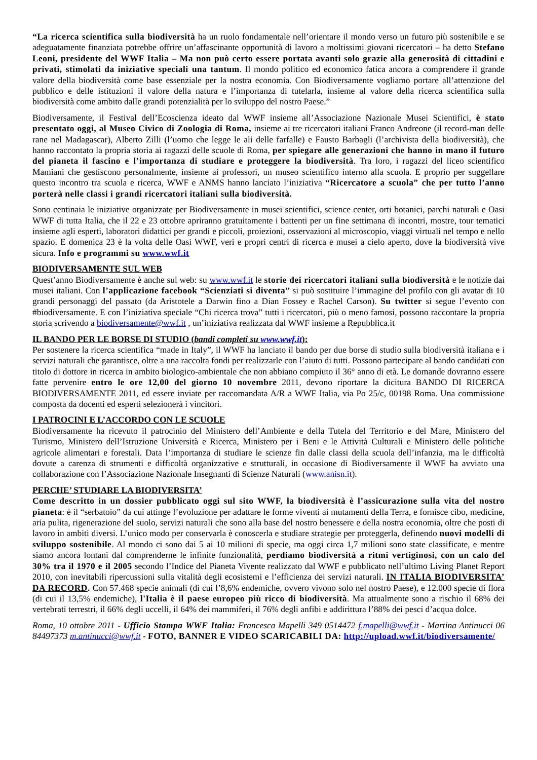“La ricerca scientifica sulla biodiversità ha un ruolo fondamentale nell’orientare il mondo verso un futuro più sostenibile e se adeguatamente finanziata potrebbe offrire un’affascinante opportunità di lavoro a moltissimi giovani ricercatori – ha detto Stefano Leoni, presidente del WWF Italia – Ma non può certo essere portata avanti solo grazie alla generosità di cittadini e privati, stimolati da iniziative speciali una tantum. Il mondo politico ed economico fatica ancora a comprendere il grande valore della biodiversità come base essenziale per la nostra economia. Con Biodiversamente vogliamo portare all’attenzione del pubblico e delle istituzioni il valore della natura e l’importanza di tutelarla, insieme al valore della ricerca scientifica sulla biodiversità come ambito dalle grandi potenzialità per lo sviluppo del nostro Paese.”
Biodiversamente, il Festival dell’Ecoscienza ideato dal WWF insieme all’Associazione Nazionale Musei Scientifici, è stato presentato oggi, al Museo Civico di Zoologia di Roma, insieme ai tre ricercatori italiani Franco Andreone (il record-man delle rane nel Madagascar), Alberto Zilli (l’uomo che legge le ali delle farfalle) e Fausto Barbagli (l’archivista della biodiversità), che hanno raccontato la propria storia ai ragazzi delle scuole di Roma, per spiegare alle generazioni che hanno in mano il futuro del pianeta il fascino e l’importanza di studiare e proteggere la biodiversità. Tra loro, i ragazzi del liceo scientifico Mamiani che gestiscono personalmente, insieme ai professori, un museo scientifico interno alla scuola. E proprio per suggellare questo incontro tra scuola e ricerca, WWF e ANMS hanno lanciato l’iniziativa “Ricercatore a scuola” che per tutto l’anno porterà nelle classi i grandi ricercatori italiani sulla biodiversità.
Sono centinaia le iniziative organizzate per Biodiversamente in musei scientifici, science center, orti botanici, parchi naturali e Oasi WWF di tutta Italia, che il 22 e 23 ottobre apriranno gratuitamente i battenti per un fine settimana di incontri, mostre, tour tematici insieme agli esperti, laboratori didattici per grandi e piccoli, proiezioni, osservazioni al microscopio, viaggi virtuali nel tempo e nello spazio. E domenica 23 è la volta delle Oasi WWF, veri e propri centri di ricerca e musei a cielo aperto, dove la biodiversità vive sicura. Info e programmi su www.wwf.it
BIODIVERSAMENTE SUL WEB
Quest’anno Biodiversamente è anche sul web: su www.wwf.it le storie dei ricercatori italiani sulla biodiversità e le notizie dai musei italiani. Con l’applicazione facebook “Scienziati si diventa” si può sostituire l’immagine del profilo con gli avatar di 10 grandi personaggi del passato (da Aristotele a Darwin fino a Dian Fossey e Rachel Carson). Su twitter si segue l’evento con #biodiversamente. E con l’iniziativa speciale “Chi ricerca trova” tutti i ricercatori, più o meno famosi, possono raccontare la propria storia scrivendo a biodiversamente@wwf.it , un’iniziativa realizzata dal WWF insieme a Repubblica.it
IL BANDO PER LE BORSE DI STUDIO (bandi completi su www.wwf.it):
Per sostenere la ricerca scientifica “made in Italy”, il WWF ha lanciato il bando per due borse di studio sulla biodiversità italiana e i servizi naturali che garantisce, oltre a una raccolta fondi per realizzarle con l’aiuto di tutti. Possono partecipare al bando candidati con titolo di dottore in ricerca in ambito biologico-ambientale che non abbiano compiuto il 36° anno di età. Le domande dovranno essere fatte pervenire entro le ore 12,00 del giorno 10 novembre 2011, devono riportare la dicitura BANDO DI RICERCA BIODIVERSAMENTE 2011, ed essere inviate per raccomandata A/R a WWF Italia, via Po 25/c, 00198 Roma. Una commissione composta da docenti ed esperti selezionerà i vincitori.
I PATROCINI E L’ACCORDO CON LE SCUOLE
Biodiversamente ha ricevuto il patrocinio del Ministero dell’Ambiente e della Tutela del Territorio e del Mare, Ministero del Turismo, Ministero dell’Istruzione Università e Ricerca, Ministero per i Beni e le Attività Culturali e Ministero delle politiche agricole alimentari e forestali. Data l’importanza di studiare le scienze fin dalle classi della scuola dell’infanzia, ma le difficoltà dovute a carenza di strumenti e difficoltà organizzative e strutturali, in occasione di Biodiversamente il WWF ha avviato una collaborazione con l’Associazione Nazionale Insegnanti di Scienze Naturali (www.anisn.it).
PERCHE’ STUDIARE LA BIODIVERSITA’
Come descritto in un dossier pubblicato oggi sul sito WWF, la biodiversità è l’assicurazione sulla vita del nostro pianeta: è il “serbatoio” da cui attinge l’evoluzione per adattare le forme viventi ai mutamenti della Terra, e fornisce cibo, medicine, aria pulita, rigenerazione del suolo, servizi naturali che sono alla base del nostro benessere e della nostra economia, oltre che posti di lavoro in ambiti diversi. L’unico modo per conservarla è conoscerla e studiare strategie per proteggerla, definendo nuovi modelli di sviluppo sostenibile. Al mondo ci sono dai 5 ai 10 milioni di specie, ma oggi circa 1,7 milioni sono state classificate, e mentre siamo ancora lontani dal comprenderne le infinite funzionalità, perdiamo biodiversità a ritmi vertiginosi, con un calo del 30% tra il 1970 e il 2005 secondo l’Indice del Pianeta Vivente realizzato dal WWF e pubblicato nell’ultimo Living Planet Report 2010, con inevitabili ripercussioni sulla vitalità degli ecosistemi e l’efficienza dei servizi naturali. IN ITALIA BIODIVERSITA’ DA RECORD. Con 57.468 specie animali (di cui l’8,6% endemiche, ovvero vivono solo nel nostro Paese), e 12.000 specie di flora (di cui il 13,5% endemiche), l'Italia è il paese europeo più ricco di biodiversità. Ma attualmente sono a rischio il 68% dei vertebrati terrestri, il 66% degli uccelli, il 64% dei mammiferi, il 76% degli anfibi e addirittura l’88% dei pesci d’acqua dolce.
Roma, 10 ottobre 2011 - Ufficio Stampa WWF Italia: Francesca Mapelli 349 0514472 f.mapelli@wwf.it - Martina Antinucci 06 84497373 m.antinucci@wwf.it - FOTO, BANNER E VIDEO SCARICABILI DA: http://upload.wwf.it/biodiversamente/